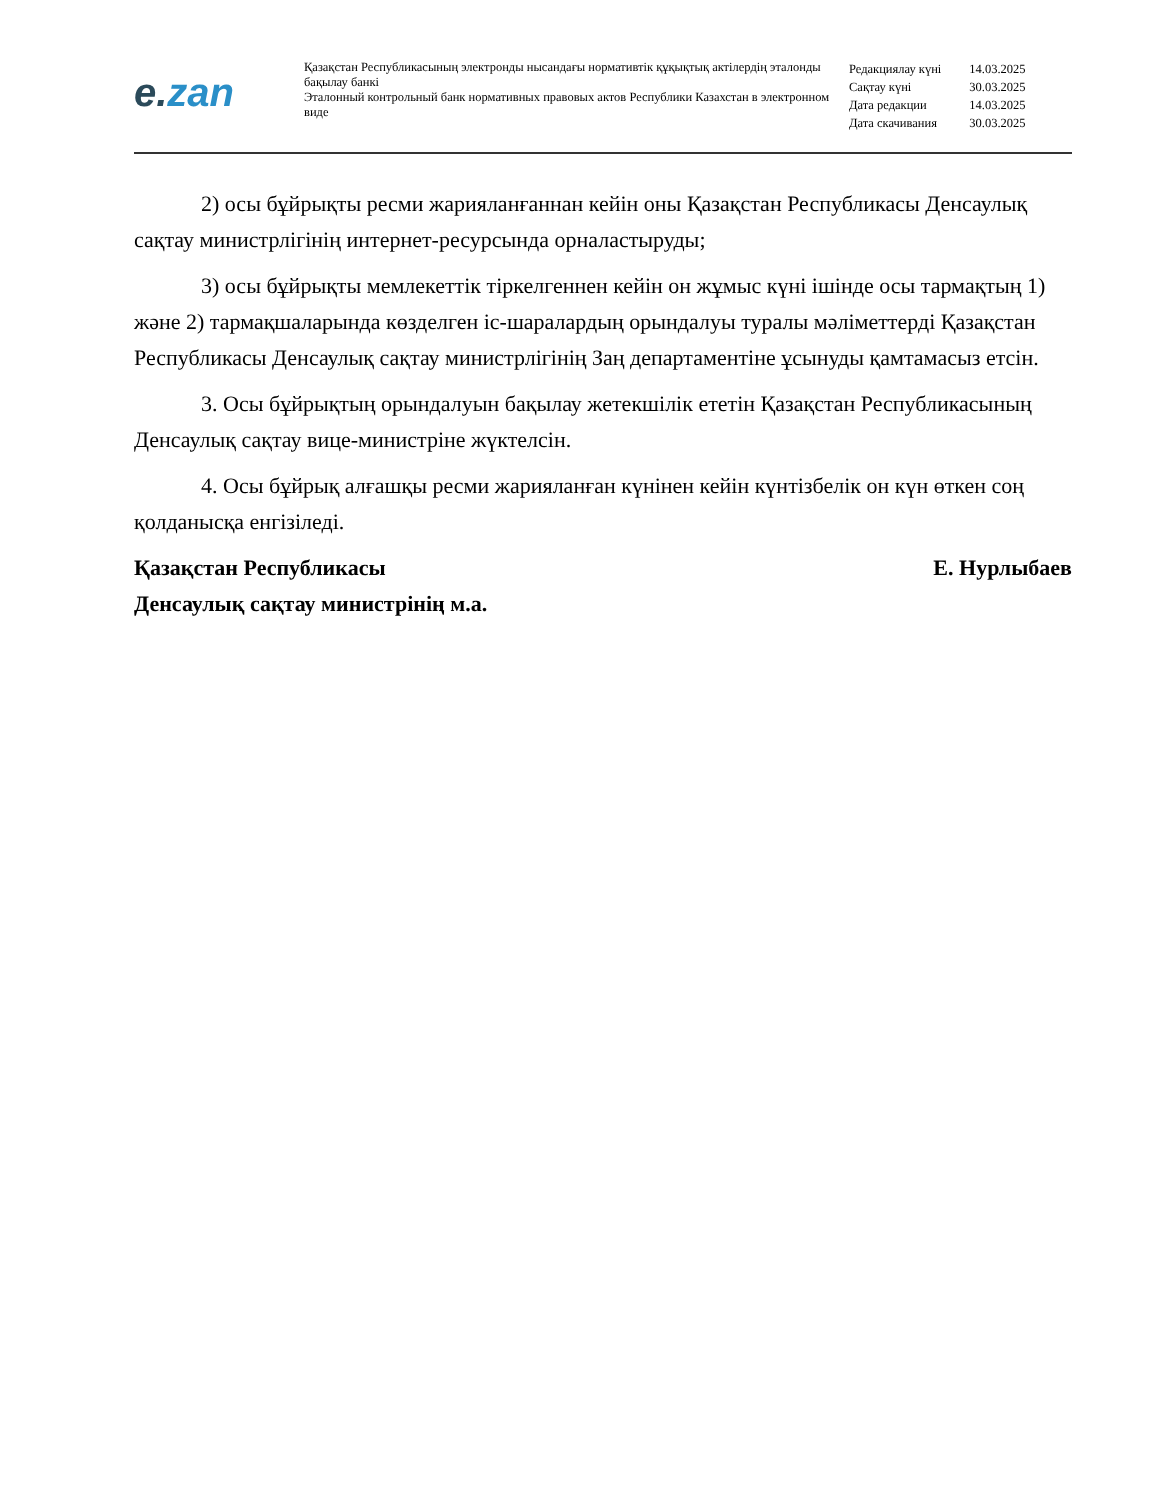e. zan
Қазақстан Республикасының электронды нысандағы нормативтік құқықтық актілердің эталонды бақылау банкі
Эталонный контрольный банк нормативных правовых актов Республики Казахстан в электронном виде
| Редакциялау күні | 14.03.2025 |
| Сақтау күні | 30.03.2025 |
| Дата редакции | 14.03.2025 |
| Дата скачивания | 30.03.2025 |
2) осы бұйрықты ресми жарияланғаннан кейін оны Қазақстан Республикасы Денсаулық сақтау министрлігінің интернет-ресурсында орналастыруды;
3) осы бұйрықты мемлекеттік тіркелгеннен кейін он жұмыс күні ішінде осы тармақтың 1) және 2) тармақшаларында көзделген іс-шаралардың орындалуы туралы мәліметтерді Қазақстан Республикасы Денсаулық сақтау министрлігінің Заң департаментіне ұсынуды қамтамасыз етсін.
3. Осы бұйрықтың орындалуын бақылау жетекшілік ететін Қазақстан Республикасының Денсаулық сақтау вице-министріне жүктелсін.
4. Осы бұйрық алғашқы ресми жарияланған күнінен кейін күнтізбелік он күн өткен соң қолданысқа енгізіледі.
Қазақстан Республикасы
Денсаулық сақтау министрінің м.а.
Е. Нурлыбаев